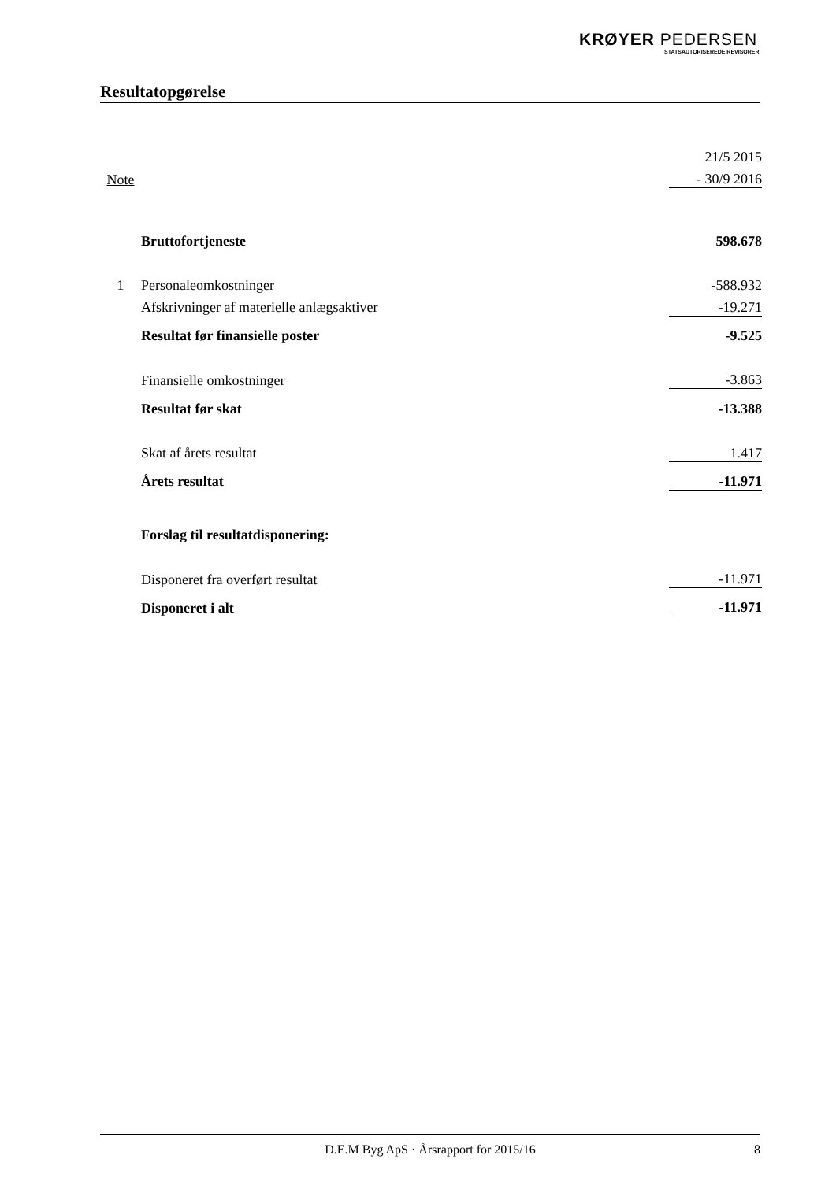KRØYER PEDERSEN
STATSAUTORISEREDE REVISORER
Resultatopgørelse
| | | 21/5 2015 |
| Note | | - 30/9 2016 |
| | Bruttofortjeneste | 598.678 |
| 1 | Personaleomkostninger | -588.932 |
| | Afskrivninger af materielle anlægsaktiver | -19.271 |
| | Resultat før finansielle poster | -9.525 |
| | Finansielle omkostninger | -3.863 |
| | Resultat før skat | -13.388 |
| | Skat af årets resultat | 1.417 |
| | Årets resultat | -11.971 |
| | Forslag til resultatdisponering: | |
| | Disponeret fra overført resultat | -11.971 |
| | Disponeret i alt | -11.971 |
D.E.M Byg ApS · Årsrapport for 2015/16 8